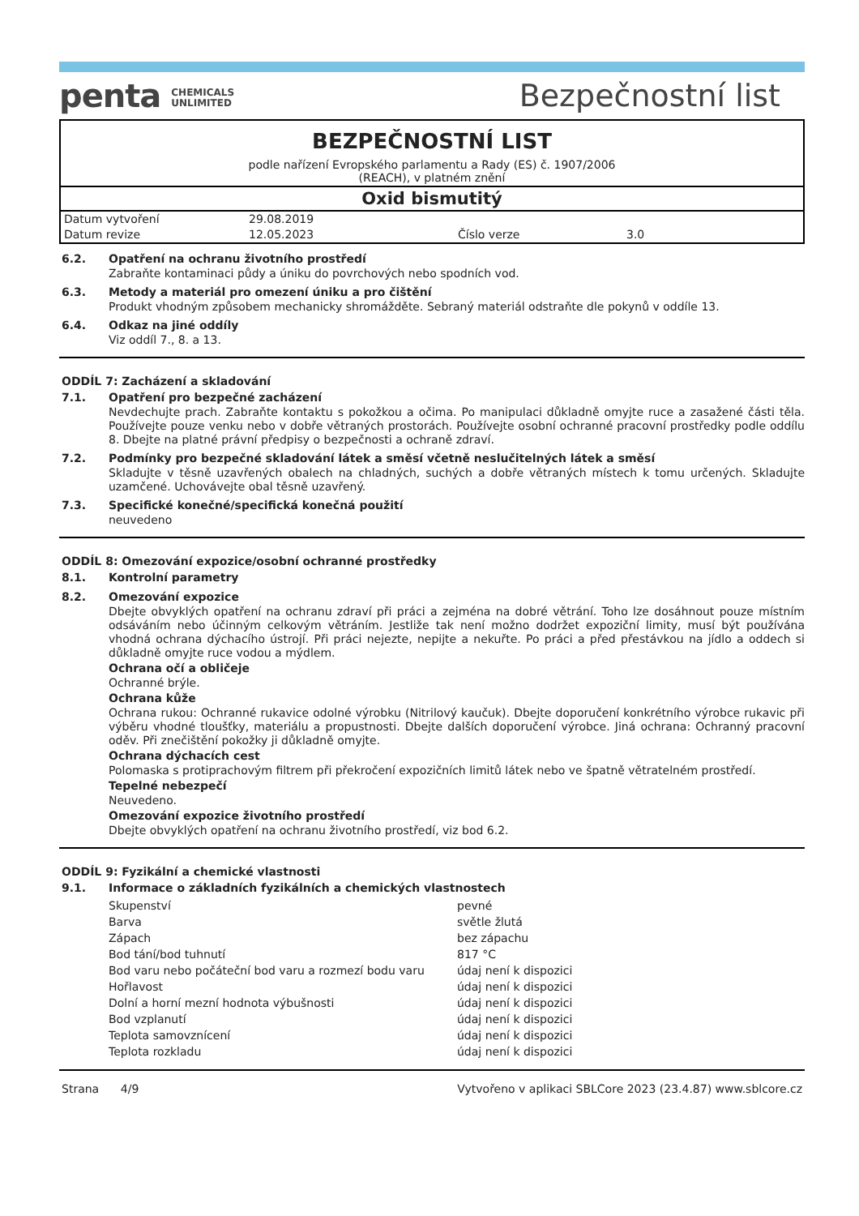penta CHEMICALS
UNLIMITED
Bezpečnostní list
BEZPEČNOSTNÍ LIST
podle nařízení Evropského parlamentu a Rady (ES) č. 1907/2006
(REACH), v platném znění
Oxid bismutitý
| Datum vytvoření | 29.08.2019 | | |
| Datum revize | 12.05.2023 | Číslo verze | 3.0 |
6.2. Opatření na ochranu životního prostředí
Zabraňte kontaminaci půdy a úniku do povrchových nebo spodních vod.
6.3. Metody a materiál pro omezení úniku a pro čištění
Produkt vhodným způsobem mechanicky shromážděte. Sebraný materiál odstraňte dle pokynů v oddíle 13.
6.4. Odkaz na jiné oddíly
Viz oddíl 7., 8. a 13.
ODDÍL 7: Zacházení a skladování
7.1. Opatření pro bezpečné zacházení
Nevdechujte prach. Zabraňte kontaktu s pokožkou a očima. Po manipulaci důkladně omyjte ruce a zasažené části těla. Používejte pouze venku nebo v dobře větraných prostorách. Používejte osobní ochranné pracovní prostředky podle oddílu 8. Dbejte na platné právní předpisy o bezpečnosti a ochraně zdraví.
7.2. Podmínky pro bezpečné skladování látek a směsí včetně neslučitelných látek a směsí
Skladujte v těsně uzavřených obalech na chladných, suchých a dobře větraných místech k tomu určených. Skladujte uzamčené. Uchovávejte obal těsně uzavřený.
7.3. Specifické konečné/specifická konečná použití
neuvedeno
ODDÍL 8: Omezování expozice/osobní ochranné prostředky
8.1. Kontrolní parametry
8.2. Omezování expozice
Dbejte obvyklých opatření na ochranu zdraví při práci a zejména na dobré větrání. Toho lze dosáhnout pouze místním odsáváním nebo účinným celkovým větráním. Jestliže tak není možno dodržet expoziční limity, musí být používána vhodná ochrana dýchacího ústrojí. Při práci nejezte, nepijte a nekuřte. Po práci a před přestávkou na jídlo a oddech si důkladně omyjte ruce vodou a mýdlem.
Ochrana očí a obličeje
Ochranné brýle.
Ochrana kůže
Ochrana rukou: Ochranné rukavice odolné výrobku (Nitrilový kaučuk). Dbejte doporučení konkrétního výrobce rukavic při výběru vhodné tloušťky, materiálu a propustnosti. Dbejte dalších doporučení výrobce. Jiná ochrana: Ochranný pracovní oděv. Při znečištění pokožky ji důkladně omyjte.
Ochrana dýchacích cest
Polomaska s protiprachovým filtrem při překročení expozičních limitů látek nebo ve špatně větratelném prostředí.
Tepelné nebezpečí
Neuvedeno.
Omezování expozice životního prostředí
Dbejte obvyklých opatření na ochranu životního prostředí, viz bod 6.2.
ODDÍL 9: Fyzikální a chemické vlastnosti
9.1. Informace o základních fyzikálních a chemických vlastnostech
| Skupenství | pevné |
| Barva | světle žlutá |
| Zápach | bez zápachu |
| Bod tání/bod tuhnutí | 817 °C |
| Bod varu nebo počáteční bod varu a rozmezí bodu varu | údaj není k dispozici |
| Hořlavost | údaj není k dispozici |
| Dolní a horní mezní hodnota výbušnosti | údaj není k dispozici |
| Bod vzplanutí | údaj není k dispozici |
| Teplota samovznícení | údaj není k dispozici |
| Teplota rozkladu | údaj není k dispozici |
Strana 4/9 Vytvořeno v aplikaci SBLCore 2023 (23.4.87) www.sblcore.cz